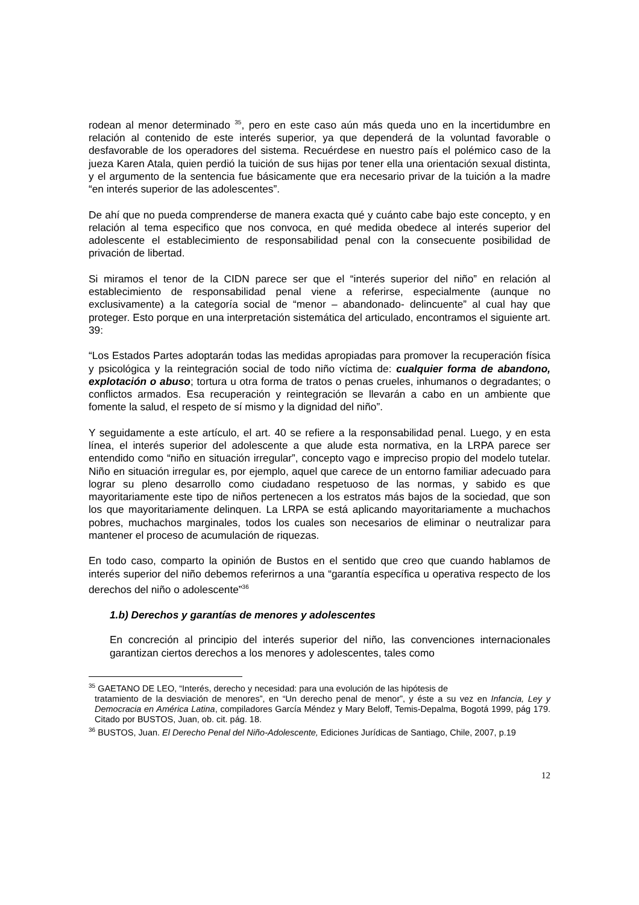rodean al menor determinado <sup>35</sup>, pero en este caso aún más queda uno en la incertidumbre en relación al contenido de este interés superior, ya que dependerá de la voluntad favorable o desfavorable de los operadores del sistema. Recuérdese en nuestro país el polémico caso de la jueza Karen Atala, quien perdió la tuición de sus hijas por tener ella una orientación sexual distinta, y el argumento de la sentencia fue básicamente que era necesario privar de la tuición a la madre “en interés superior de las adolescentes”.
De ahí que no pueda comprenderse de manera exacta qué y cuánto cabe bajo este concepto, y en relación al tema especifico que nos convoca, en qué medida obedece al interés superior del adolescente el establecimiento de responsabilidad penal con la consecuente posibilidad de privación de libertad.
Si miramos el tenor de la CIDN parece ser que el “interés superior del niño” en relación al establecimiento de responsabilidad penal viene a referirse, especialmente (aunque no exclusivamente) a la categoría social de “menor – abandonado- delincuente” al cual hay que proteger. Esto porque en una interpretación sistemática del articulado, encontramos el siguiente art. 39:
“Los Estados Partes adoptarán todas las medidas apropiadas para promover la recuperación física y psicológica y la reintegración social de todo niño víctima de: cualquier forma de abandono, explotación o abuso; tortura u otra forma de tratos o penas crueles, inhumanos o degradantes; o conflictos armados. Esa recuperación y reintegración se llevarán a cabo en un ambiente que fomente la salud, el respeto de sí mismo y la dignidad del niño”.
Y seguidamente a este artículo, el art. 40 se refiere a la responsabilidad penal. Luego, y en esta línea, el interés superior del adolescente a que alude esta normativa, en la LRPA parece ser entendido como “niño en situación irregular”, concepto vago e impreciso propio del modelo tutelar. Niño en situación irregular es, por ejemplo, aquel que carece de un entorno familiar adecuado para lograr su pleno desarrollo como ciudadano respetuoso de las normas, y sabido es que mayoritariamente este tipo de niños pertenecen a los estratos más bajos de la sociedad, que son los que mayoritariamente delinquen. La LRPA se está aplicando mayoritariamente a muchachos pobres, muchachos marginales, todos los cuales son necesarios de eliminar o neutralizar para mantener el proceso de acumulación de riquezas.
En todo caso, comparto la opinión de Bustos en el sentido que creo que cuando hablamos de interés superior del niño debemos referirnos a una “garantía específica u operativa respecto de los derechos del niño o adolescente”<sup>36</sup>
1.b) Derechos y garantías de menores y adolescentes
En concreción al principio del interés superior del niño, las convenciones internacionales garantizan ciertos derechos a los menores y adolescentes, tales como
<sup>35</sup> GAETANO DE LEO, “Interés, derecho y necesidad: para una evolución de las hipótesis de
tratamiento de la desviación de menores”, en “Un derecho penal de menor”, y éste a su vez en Infancia, Ley y Democracia en América Latina, compiladores García Méndez y Mary Beloff, Temis-Depalma, Bogotá 1999, pág 179. Citado por BUSTOS, Juan, ob. cit. pág. 18.
<sup>36</sup> BUSTOS, Juan. El Derecho Penal del Niño-Adolescente, Ediciones Jurídicas de Santiago, Chile, 2007, p.19
12